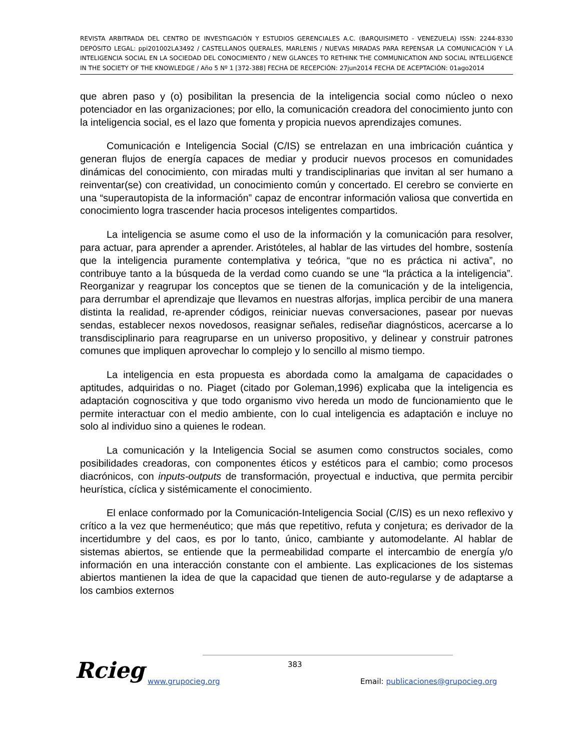REVISTA ARBITRADA DEL CENTRO DE INVESTIGACIÓN Y ESTUDIOS GERENCIALES A.C. (BARQUISIMETO - VENEZUELA) ISSN: 2244-8330 DEPÓSITO LEGAL: ppi201002LA3492 / CASTELLANOS QUERALES, MARLENIS / NUEVAS MIRADAS PARA REPENSAR LA COMUNICACIÓN Y LA INTELIGENCIA SOCIAL EN LA SOCIEDAD DEL CONOCIMIENTO / NEW GLANCES TO RETHINK THE COMMUNICATION AND SOCIAL INTELLIGENCE IN THE SOCIETY OF THE KNOWLEDGE / Año 5 Nº 1 [372-388] FECHA DE RECEPCIÓN: 27jun2014 FECHA DE ACEPTACIÓN: 01ago2014
que abren paso y (o) posibilitan la presencia de la inteligencia social como núcleo o nexo potenciador en las organizaciones; por ello, la comunicación creadora del conocimiento junto con la inteligencia social, es el lazo que fomenta y propicia nuevos aprendizajes comunes.
Comunicación e Inteligencia Social (C/IS) se entrelazan en una imbricación cuántica y generan flujos de energía capaces de mediar y producir nuevos procesos en comunidades dinámicas del conocimiento, con miradas multi y trandisciplinarias que invitan al ser humano a reinventar(se) con creatividad, un conocimiento común y concertado. El cerebro se convierte en una “superautopista de la información” capaz de encontrar información valiosa que convertida en conocimiento logra trascender hacia procesos inteligentes compartidos.
La inteligencia se asume como el uso de la información y la comunicación para resolver, para actuar, para aprender a aprender. Aristóteles, al hablar de las virtudes del hombre, sostenía que la inteligencia puramente contemplativa y teórica, “que no es práctica ni activa”, no contribuye tanto a la búsqueda de la verdad como cuando se une “la práctica a la inteligencia”. Reorganizar y reagrupar los conceptos que se tienen de la comunicación y de la inteligencia, para derrumbar el aprendizaje que llevamos en nuestras alforjas, implica percibir de una manera distinta la realidad, re-aprender códigos, reiniciar nuevas conversaciones, pasear por nuevas sendas, establecer nexos novedosos, reasignar señales, rediseñar diagnósticos, acercarse a lo transdisciplinario para reagruparse en un universo propositivo, y delinear y construir patrones comunes que impliquen aprovechar lo complejo y lo sencillo al mismo tiempo.
La inteligencia en esta propuesta es abordada como la amalgama de capacidades o aptitudes, adquiridas o no. Piaget (citado por Goleman,1996) explicaba que la inteligencia es adaptación cognoscitiva y que todo organismo vivo hereda un modo de funcionamiento que le permite interactuar con el medio ambiente, con lo cual inteligencia es adaptación e incluye no solo al individuo sino a quienes le rodean.
La comunicación y la Inteligencia Social se asumen como constructos sociales, como posibilidades creadoras, con componentes éticos y estéticos para el cambio; como procesos diacrónicos, con inputs-outputs de transformación, proyectual e inductiva, que permita percibir heurística, cíclica y sistémicamente el conocimiento.
El enlace conformado por la Comunicación-Inteligencia Social (C/IS) es un nexo reflexivo y crítico a la vez que hermenéutico; que más que repetitivo, refuta y conjetura; es derivador de la incertidumbre y del caos, es por lo tanto, único, cambiante y automodelante. Al hablar de sistemas abiertos, se entiende que la permeabilidad comparte el intercambio de energía y/o información en una interacción constante con el ambiente. Las explicaciones de los sistemas abiertos mantienen la idea de que la capacidad que tienen de auto-regularse y de adaptarse a los cambios externos
Rcieg 383
www.grupocieg.org
Email: publicaciones@grupocieg.org